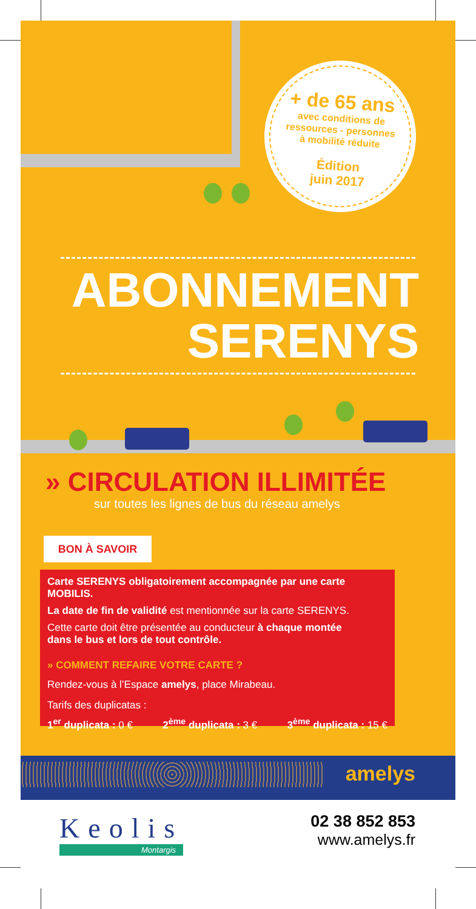+ de 65 ans
avec conditions de
ressources - personnes
à mobilité réduite
Édition
juin 2017
ABONNEMENT
SERENYS
» CIRCULATION ILLIMITÉE
sur toutes les lignes de bus du réseau amelys
BON À SAVOIR
Carte SERENYS obligatoirement accompagnée par une carte MOBILIS.
La date de fin de validité est mentionnée sur la carte SERENYS.
Cette carte doit être présentée au conducteur à chaque montée
dans le bus et lors de tout contrôle.
» COMMENT REFAIRE VOTRE CARTE ?
Rendez-vous à l’Espace amelys, place Mirabeau.
Tarifs des duplicatas :
1<sup>er</sup> duplicata : 0 € 2<sup>ème</sup> duplicata : 3 € 3<sup>ème</sup> duplicata : 15 €
amelys
Keolis
Montargis
02 38 852 853
www.amelys.fr